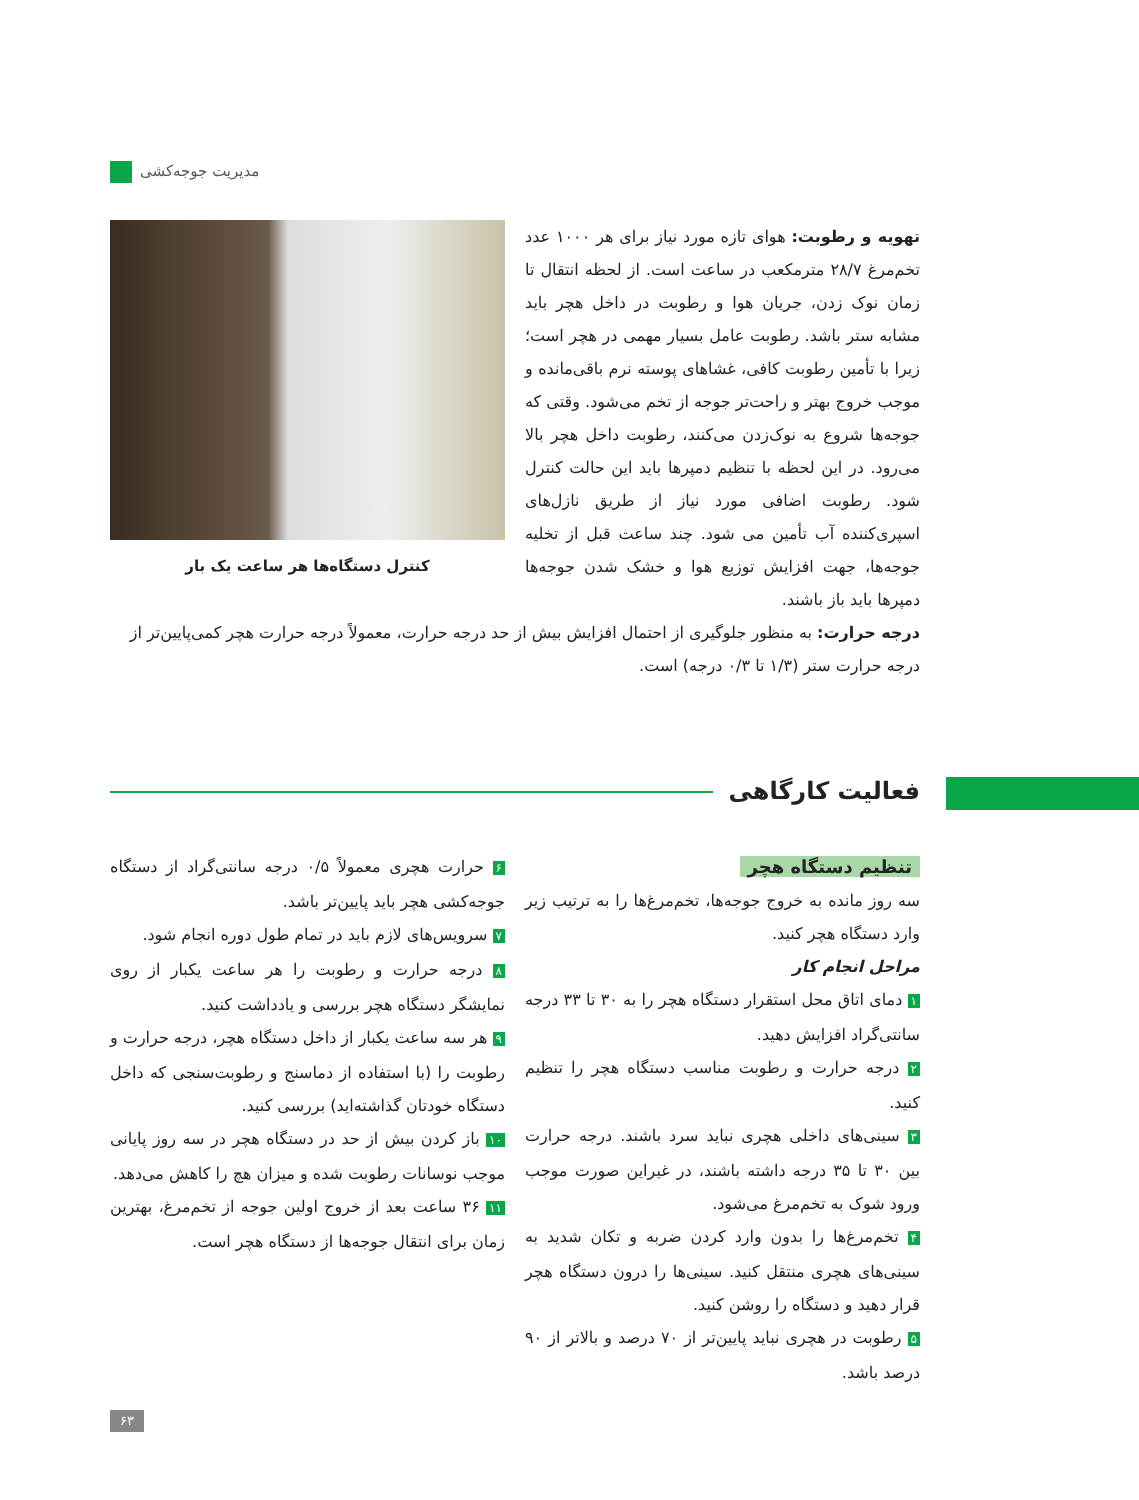مدیریت جوجه‌کشی
کنترل دستگاه‌ها هر ساعت یک بار
تهویه و رطوبت: هوای تازه مورد نیاز برای هر ۱۰۰۰ عدد تخم‌مرغ ۲۸/۷ مترمکعب در ساعت است. از لحظه انتقال تا زمان نوک زدن، جریان هوا و رطوبت در داخل هچر باید مشابه ستر باشد. رطوبت عامل بسیار مهمی در هچر است؛ زیرا با تأمین رطوبت کافی، غشاهای پوسته نرم باقی‌مانده و موجب خروج بهتر و راحت‌تر جوجه از تخم می‌شود. وقتی که جوجه‌ها شروع به نوک‌زدن می‌کنند، رطوبت داخل هچر بالا می‌رود. در این لحظه با تنظیم دمپرها باید این حالت کنترل شود. رطوبت اضافی مورد نیاز از طریق نازل‌های اسپری‌کننده آب تأمین می شود. چند ساعت قبل از تخلیه جوجه‌ها، جهت افزایش توزیع هوا و خشک شدن جوجه‌ها دمپرها باید باز باشند.
درجه حرارت: به منظور جلوگیری از احتمال افزایش بیش از حد درجه حرارت، معمولاً درجه حرارت هچر کمی‌پایین‌تر از درجه حرارت ستر (۱/۳ تا ۰/۳ درجه) است.
فعالیت کارگاهی
تنظیم دستگاه هچر
سه روز مانده به خروج جوجه‌ها، تخم‌مرغ‌ها را به ترتیب زیر وارد دستگاه هچر کنید.
مراحل انجام کار
۱ دمای اتاق محل استقرار دستگاه هچر را به ۳۰ تا ۳۳ درجه سانتی‌گراد افزایش دهید.
۲ درجه حرارت و رطوبت مناسب دستگاه هچر را تنظیم کنید.
۳ سینی‌های داخلی هچری نباید سرد باشند. درجه حرارت بین ۳۰ تا ۳۵ درجه داشته باشند، در غیراین صورت موجب ورود شوک به تخم‌مرغ می‌شود.
۴ تخم‌مرغ‌ها را بدون وارد کردن ضربه و تکان شدید به سینی‌های هچری منتقل کنید. سینی‌ها را درون دستگاه هچر قرار دهید و دستگاه را روشن کنید.
۵ رطوبت در هچری نباید پایین‌تر از ۷۰ درصد و بالاتر از ۹۰ درصد باشد.
۶ حرارت هچری معمولاً ۰/۵ درجه سانتی‌گراد از دستگاه جوجه‌کشی هچر باید پایین‌تر باشد.
۷ سرویس‌های لازم باید در تمام طول دوره انجام شود.
۸ درجه حرارت و رطوبت را هر ساعت یکبار از روی نمایشگر دستگاه هچر بررسی و یادداشت کنید.
۹ هر سه ساعت یکبار از داخل دستگاه هچر، درجه حرارت و رطوبت را (با استفاده از دماسنج و رطوبت‌سنجی که داخل دستگاه خودتان گذاشته‌اید) بررسی کنید.
۱۰ باز کردن بیش از حد در دستگاه هچر در سه روز پایانی موجب نوسانات رطوبت شده و میزان هچ را کاهش می‌دهد.
۱۱ ۳۶ ساعت بعد از خروج اولین جوجه از تخم‌مرغ، بهترین زمان برای انتقال جوجه‌ها از دستگاه هچر است.
۶۳